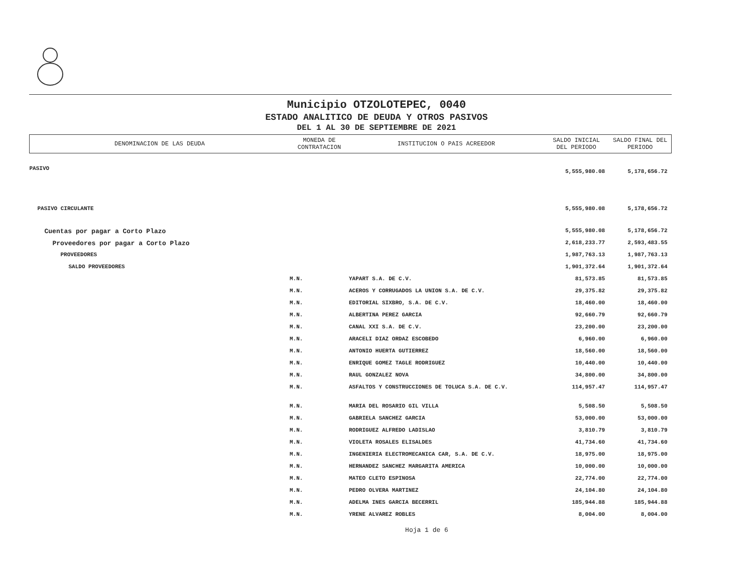Municipio OTZOLOTEPEC, 0040
ESTADO ANALITICO DE DEUDA Y OTROS PASIVOS
DEL 1 AL 30 DE SEPTIEMBRE DE 2021
| DENOMINACION DE LAS DEUDA | MONEDA DE CONTRATACION | INSTITUCION O PAIS ACREEDOR | SALDO INICIAL DEL PERIODO | SALDO FINAL DEL PERIODO |
| --- | --- | --- | --- | --- |
| PASIVO | | | 5,555,980.08 | 5,178,656.72 |
| PASIVO CIRCULANTE | | | 5,555,980.08 | 5,178,656.72 |
| Cuentas por pagar a Corto Plazo | | | 5,555,980.08 | 5,178,656.72 |
| Proveedores por pagar a Corto Plazo | | | 2,618,233.77 | 2,593,483.55 |
| PROVEEDORES | | | 1,987,763.13 | 1,987,763.13 |
| SALDO PROVEEDORES | | | 1,901,372.64 | 1,901,372.64 |
| | M.N. | YAPART S.A. DE C.V. | 81,573.85 | 81,573.85 |
| | M.N. | ACEROS Y CORRUGADOS LA UNION S.A. DE C.V. | 29,375.82 | 29,375.82 |
| | M.N. | EDITORIAL SIXBRO, S.A. DE C.V. | 18,460.00 | 18,460.00 |
| | M.N. | ALBERTINA PEREZ GARCIA | 92,660.79 | 92,660.79 |
| | M.N. | CANAL XXI S.A. DE C.V. | 23,200.00 | 23,200.00 |
| | M.N. | ARACELI DIAZ ORDAZ ESCOBEDO | 6,960.00 | 6,960.00 |
| | M.N. | ANTONIO HUERTA GUTIERREZ | 18,560.00 | 18,560.00 |
| | M.N. | ENRIQUE GOMEZ TAGLE RODRIGUEZ | 10,440.00 | 10,440.00 |
| | M.N. | RAUL GONZALEZ NOVA | 34,800.00 | 34,800.00 |
| | M.N. | ASFALTOS Y CONSTRUCCIONES DE TOLUCA S.A. DE C.V. | 114,957.47 | 114,957.47 |
| | M.N. | MARIA DEL ROSARIO GIL VILLA | 5,508.50 | 5,508.50 |
| | M.N. | GABRIELA SANCHEZ GARCIA | 53,000.00 | 53,000.00 |
| | M.N. | RODRIGUEZ ALFREDO LADISLAO | 3,810.79 | 3,810.79 |
| | M.N. | VIOLETA ROSALES ELISALDES | 41,734.60 | 41,734.60 |
| | M.N. | INGENIERIA ELECTROMECANICA CAR, S.A. DE C.V. | 18,975.00 | 18,975.00 |
| | M.N. | HERNANDEZ SANCHEZ MARGARITA AMERICA | 10,000.00 | 10,000.00 |
| | M.N. | MATEO CLETO ESPINOSA | 22,774.00 | 22,774.00 |
| | M.N. | PEDRO OLVERA MARTINEZ | 24,104.80 | 24,104.80 |
| | M.N. | ADELMA INES GARCIA BECERRIL | 185,944.88 | 185,944.88 |
| | M.N. | YRENE ALVAREZ ROBLES | 8,004.00 | 8,004.00 |
Hoja 1 de 6